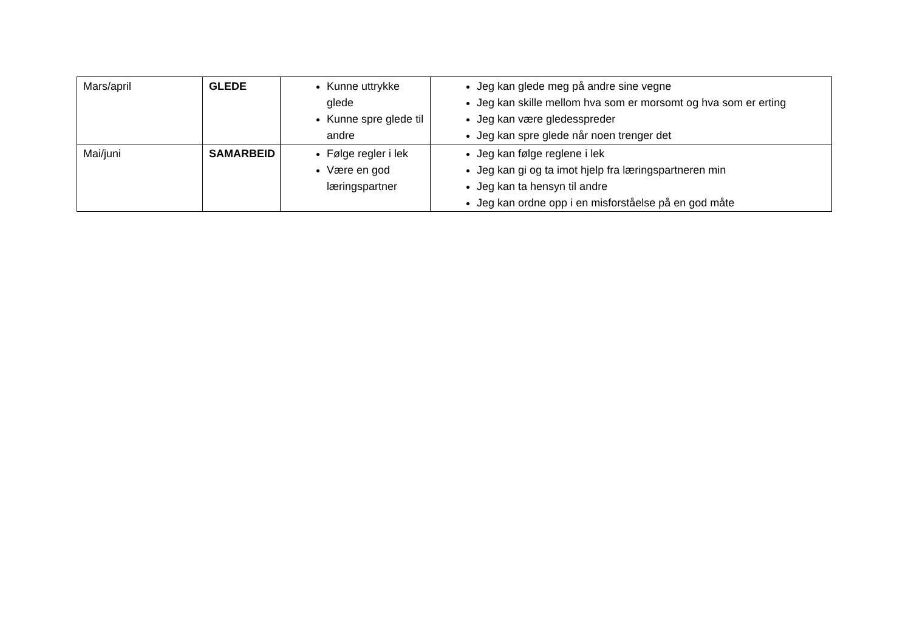| Mars/april | GLEDE | Kunne uttrykke glede Kunne spre glede til andre | Jeg kan glede meg på andre sine vegne Jeg kan skille mellom hva som er morsomt og hva som er erting Jeg kan være gledesspreder Jeg kan spre glede når noen trenger det |
| Mai/juni | SAMARBEID | Følge regler i lek Være en god læringspartner | Jeg kan følge reglene i lek Jeg kan gi og ta imot hjelp fra læringspartneren min Jeg kan ta hensyn til andre Jeg kan ordne opp i en misforståelse på en god måte |